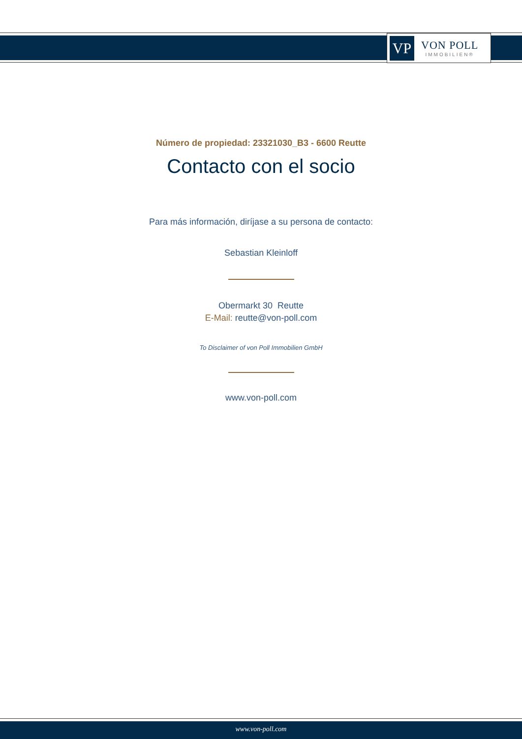VP
VON POLL
IMMOBILIEN®
Número de propiedad: 23321030_B3 - 6600 Reutte
Contacto con el socio
Para más información, diríjase a su persona de contacto:
Sebastian Kleinloff
Obermarkt 30 Reutte
E-Mail: reutte@von-poll.com
To Disclaimer of von Poll Immobilien GmbH
www.von-poll.com
www.von-poll.com